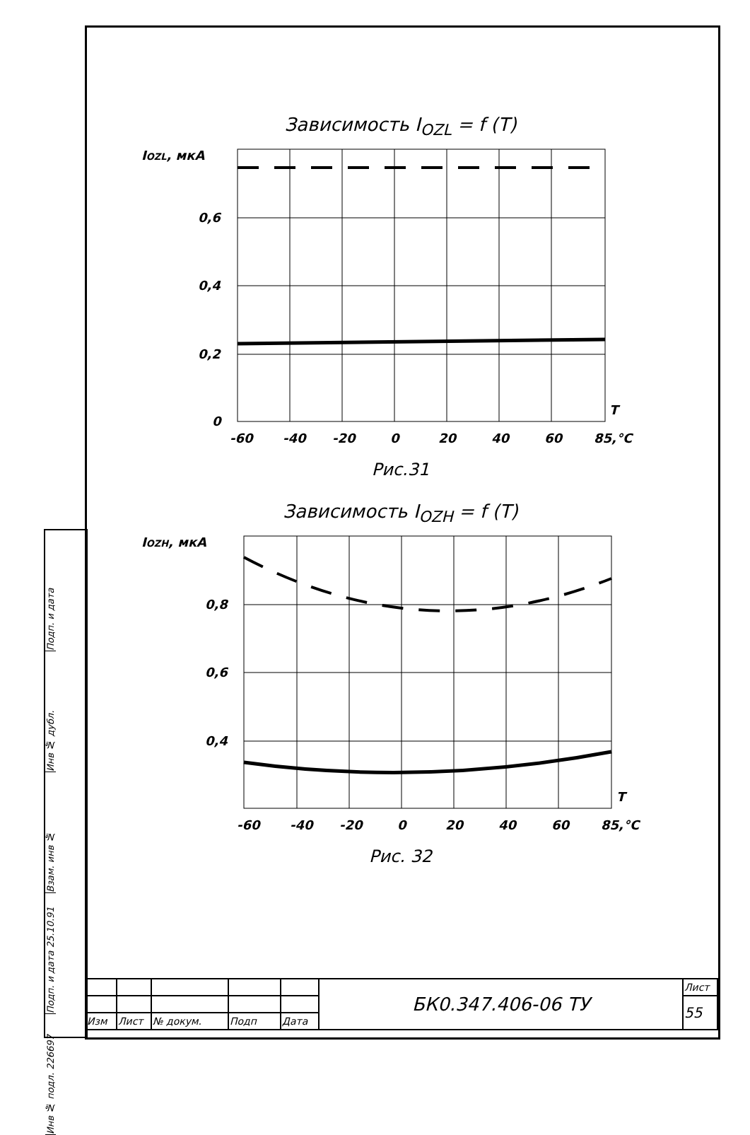Зависимость I<sub>OZL</sub> = f (T)
IOZL, мкА
0,6
0,4
0,2
0
T
-60
-40
-20
0
20
40
60
85,°C
Рис.31
Зависимость I<sub>OZH</sub> = f (T)
IOZH, мкА
0,8
0,6
0,4
T
-60
-40
-20
0
20
40
60
85,°C
Рис. 32
Подп. и дата
Инв № дубл.
Взам. инв №
Подп. и дата 25.10.91
Инв № подл. 226697
| | | | | | БК0.347.406-06 ТУ | Лист |
| | | | | | | 55 |
| Изм | Лист | № докум. | Подп | Дата | | |